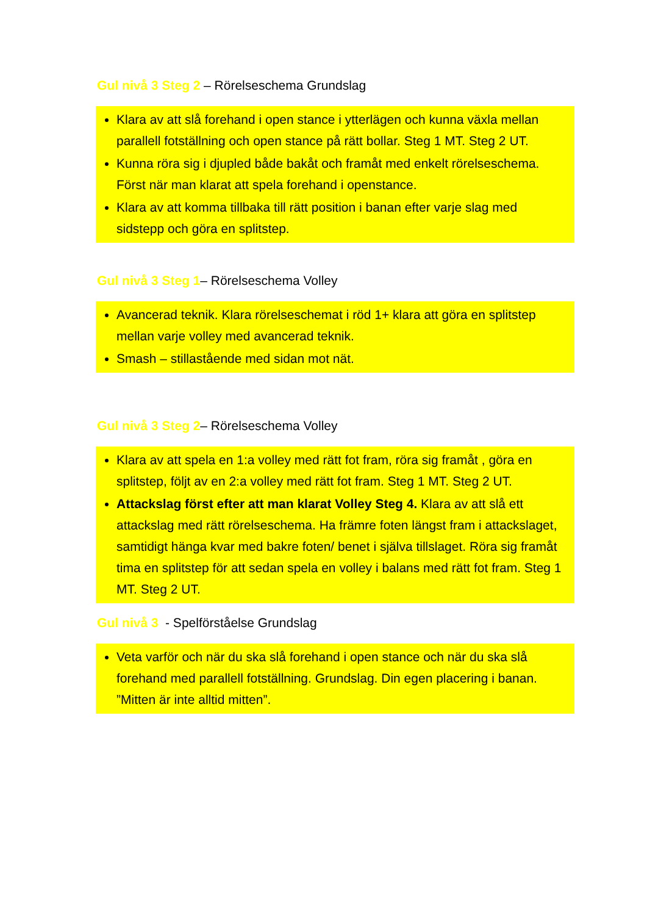Gul nivå 3 Steg 2 – Rörelseschema Grundslag
Klara av att slå forehand i open stance i ytterlägen och kunna växla mellan parallell fotställning och open stance på rätt bollar. Steg 1 MT. Steg 2 UT.
Kunna röra sig i djupled både bakåt och framåt med enkelt rörelseschema. Först när man klarat att spela forehand i openstance.
Klara av att komma tillbaka till rätt position i banan efter varje slag med sidstepp och göra en splitstep.
Gul nivå 3 Steg 1– Rörelseschema Volley
Avancerad teknik. Klara rörelseschemat i röd 1+ klara att göra en splitstep mellan varje volley med avancerad teknik.
Smash – stillastående med sidan mot nät.
Gul nivå 3 Steg 2– Rörelseschema Volley
Klara av att spela en 1:a volley med rätt fot fram, röra sig framåt , göra en splitstep, följt av en 2:a volley med rätt fot fram. Steg 1 MT. Steg 2 UT.
Attackslag först efter att man klarat Volley Steg 4. Klara av att slå ett attackslag med rätt rörelseschema. Ha främre foten längst fram i attackslaget, samtidigt hänga kvar med bakre foten/ benet i själva tillslaget. Röra sig framåt tima en splitstep för att sedan spela en volley i balans med rätt fot fram. Steg 1 MT. Steg 2 UT.
Gul nivå 3 - Spelförståelse Grundslag
Veta varför och när du ska slå forehand i open stance och när du ska slå forehand med parallell fotställning. Grundslag. Din egen placering i banan. ”Mitten är inte alltid mitten”.